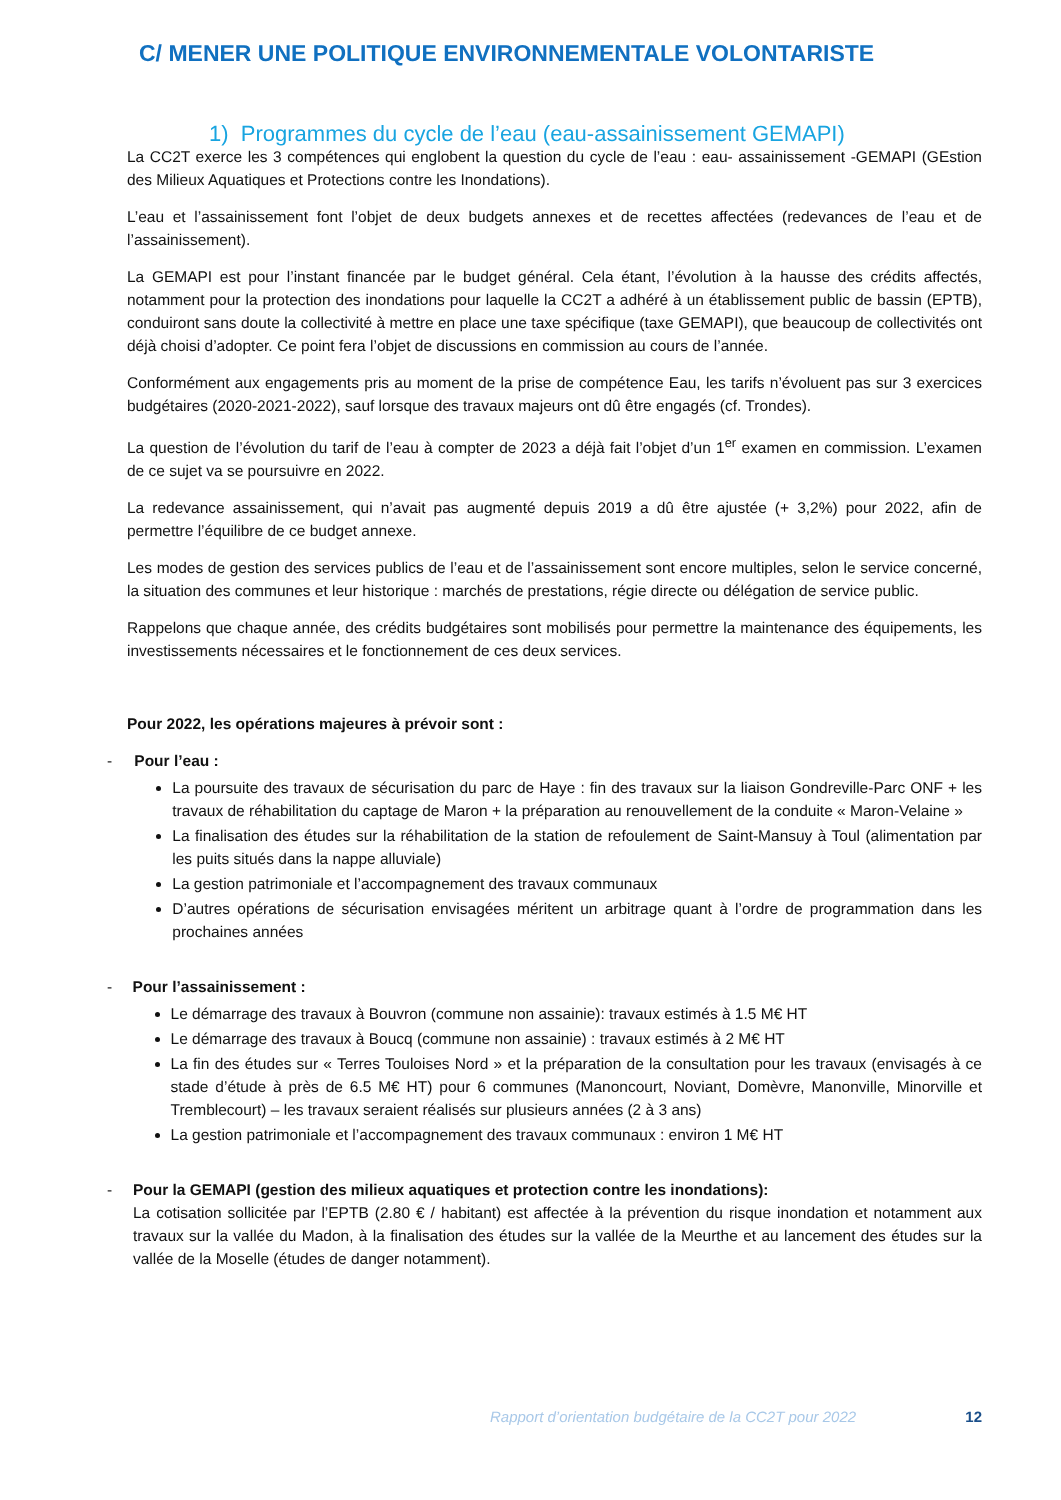C/ MENER UNE POLITIQUE ENVIRONNEMENTALE VOLONTARISTE
1) Programmes du cycle de l’eau (eau-assainissement GEMAPI)
La CC2T exerce les 3 compétences qui englobent la question du cycle de l’eau : eau- assainissement -GEMAPI (GEstion des Milieux Aquatiques et Protections contre les Inondations).
L’eau et l’assainissement font l’objet de deux budgets annexes et de recettes affectées (redevances de l’eau et de l’assainissement).
La GEMAPI est pour l’instant financée par le budget général. Cela étant, l’évolution à la hausse des crédits affectés, notamment pour la protection des inondations pour laquelle la CC2T a adhéré à un établissement public de bassin (EPTB), conduiront sans doute la collectivité à mettre en place une taxe spécifique (taxe GEMAPI), que beaucoup de collectivités ont déjà choisi d’adopter. Ce point fera l’objet de discussions en commission au cours de l’année.
Conformément aux engagements pris au moment de la prise de compétence Eau, les tarifs n’évoluent pas sur 3 exercices budgétaires (2020-2021-2022), sauf lorsque des travaux majeurs ont dû être engagés (cf. Trondes).
La question de l’évolution du tarif de l’eau à compter de 2023 a déjà fait l’objet d’un 1<sup>er</sup> examen en commission. L’examen de ce sujet va se poursuivre en 2022.
La redevance assainissement, qui n’avait pas augmenté depuis 2019 a dû être ajustée (+ 3,2%) pour 2022, afin de permettre l’équilibre de ce budget annexe.
Les modes de gestion des services publics de l’eau et de l’assainissement sont encore multiples, selon le service concerné, la situation des communes et leur historique : marchés de prestations, régie directe ou délégation de service public.
Rappelons que chaque année, des crédits budgétaires sont mobilisés pour permettre la maintenance des équipements, les investissements nécessaires et le fonctionnement de ces deux services.
Pour 2022, les opérations majeures à prévoir sont :
- Pour l’eau :
La poursuite des travaux de sécurisation du parc de Haye : fin des travaux sur la liaison Gondreville-Parc ONF + les travaux de réhabilitation du captage de Maron + la préparation au renouvellement de la conduite « Maron-Velaine »
La finalisation des études sur la réhabilitation de la station de refoulement de Saint-Mansuy à Toul (alimentation par les puits situés dans la nappe alluviale)
La gestion patrimoniale et l’accompagnement des travaux communaux
D’autres opérations de sécurisation envisagées méritent un arbitrage quant à l’ordre de programmation dans les prochaines années
- Pour l’assainissement :
Le démarrage des travaux à Bouvron (commune non assainie): travaux estimés à 1.5 M€ HT
Le démarrage des travaux à Boucq (commune non assainie) : travaux estimés à 2 M€ HT
La fin des études sur « Terres Touloises Nord » et la préparation de la consultation pour les travaux (envisagés à ce stade d’étude à près de 6.5 M€ HT) pour 6 communes (Manoncourt, Noviant, Domèvre, Manonville, Minorville et Tremblecourt) – les travaux seraient réalisés sur plusieurs années (2 à 3 ans)
La gestion patrimoniale et l’accompagnement des travaux communaux : environ 1 M€ HT
- Pour la GEMAPI (gestion des milieux aquatiques et protection contre les inondations):
La cotisation sollicitée par l’EPTB (2.80 € / habitant) est affectée à la prévention du risque inondation et notamment aux travaux sur la vallée du Madon, à la finalisation des études sur la vallée de la Meurthe et au lancement des études sur la vallée de la Moselle (études de danger notamment).
Rapport d’orientation budgétaire de la CC2T pour 2022 12